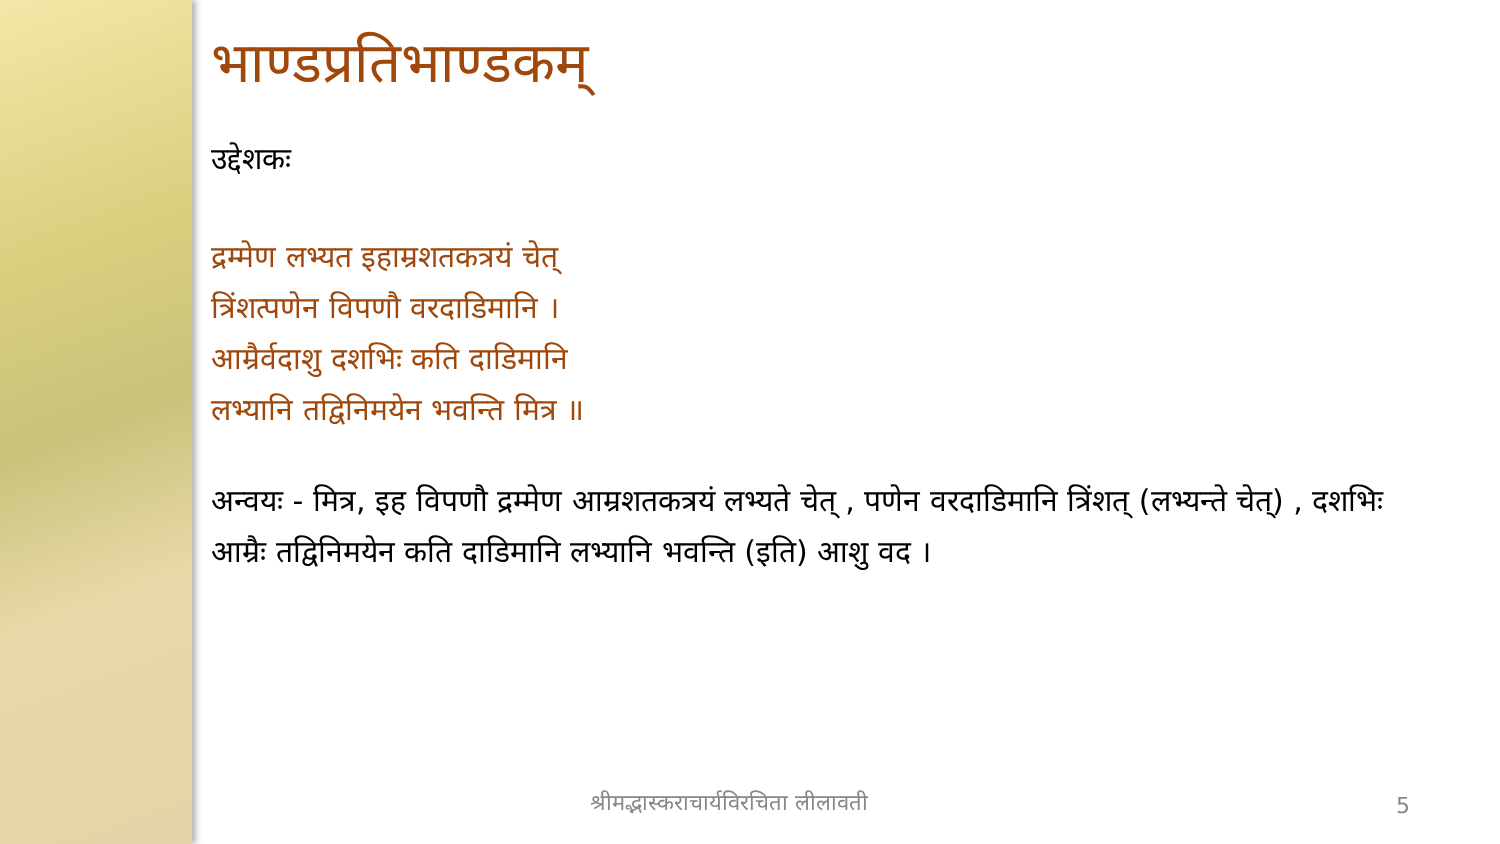भाण्डप्रतिभाण्डकम्
उद्देशकः
द्रम्मेण लभ्यत इहाम्रशतकत्रयं चेत्
त्रिंशत्पणेन विपणौ वरदाडिमानि ।
आम्रैर्वदाशु दशभिः कति दाडिमानि
लभ्यानि तद्विनिमयेन भवन्ति मित्र ॥
अन्वयः - मित्र, इह विपणौ द्रम्मेण आम्रशतकत्रयं लभ्यते चेत् , पणेन वरदाडिमानि त्रिंशत् (लभ्यन्ते चेत्) , दशभिः आम्रैः तद्विनिमयेन कति दाडिमानि लभ्यानि भवन्ति (इति) आशु वद ।
श्रीमद्भास्कराचार्यविरचिता लीलावती
5